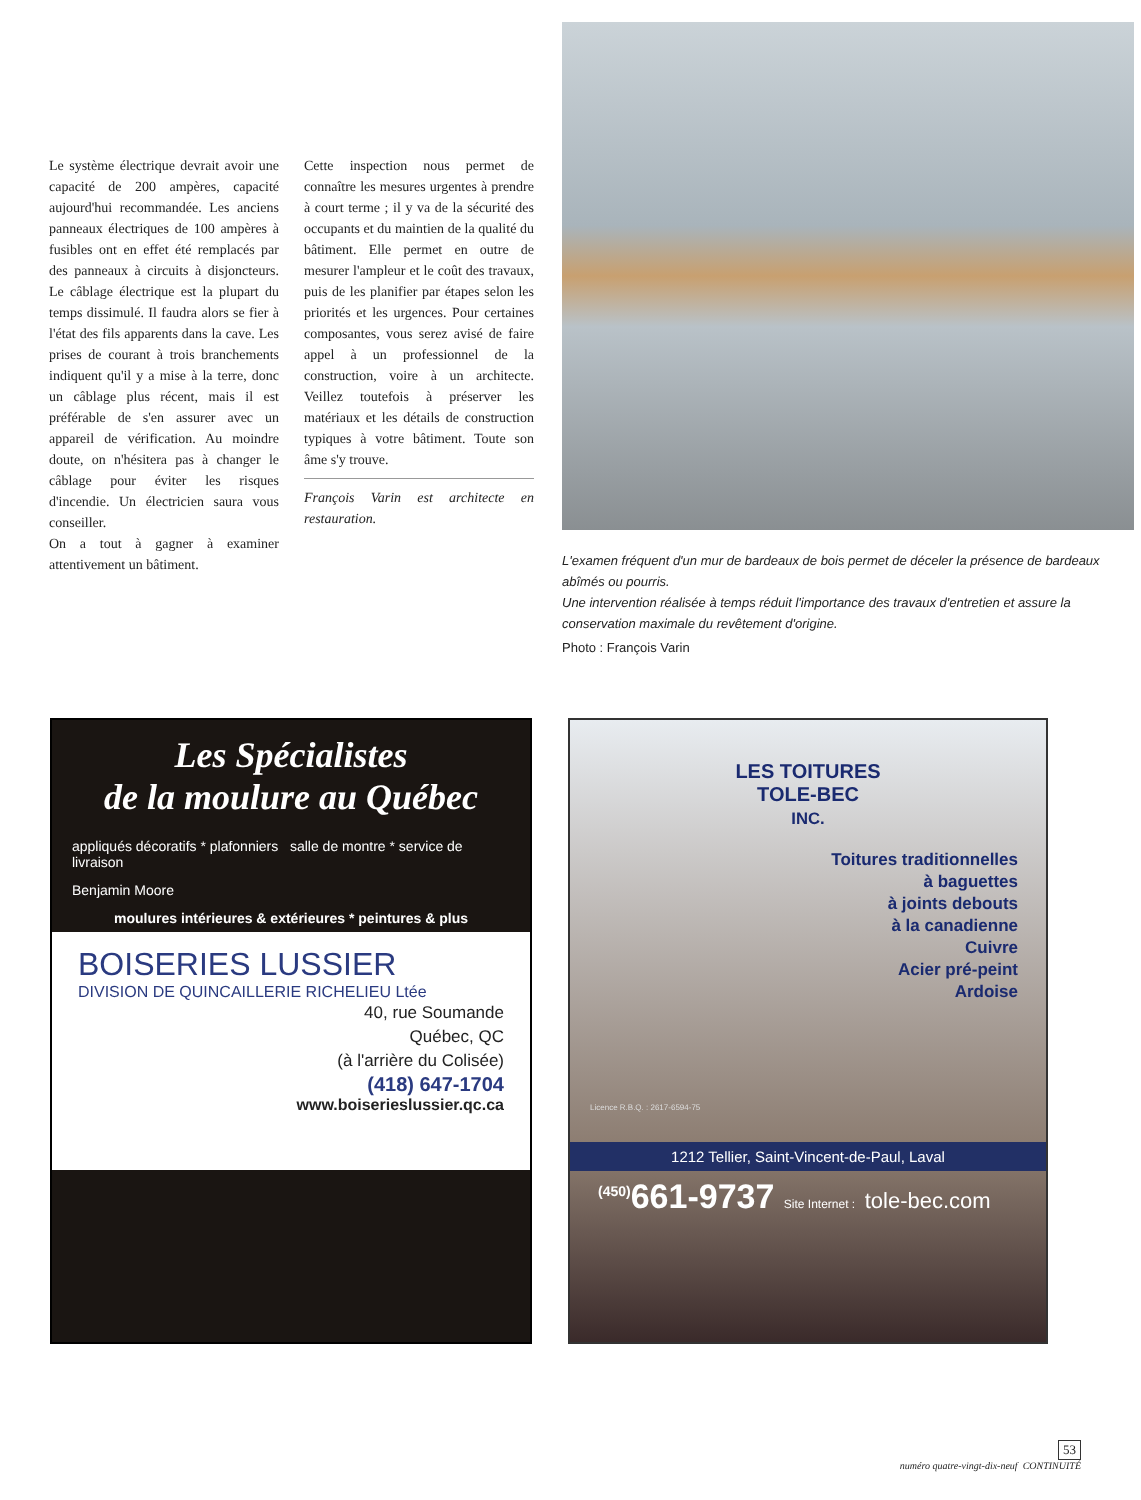Le système électrique devrait avoir une capacité de 200 ampères, capacité aujourd'hui recommandée. Les anciens panneaux électriques de 100 ampères à fusibles ont en effet été remplacés par des panneaux à circuits à disjoncteurs. Le câblage électrique est la plupart du temps dissimulé. Il faudra alors se fier à l'état des fils apparents dans la cave. Les prises de courant à trois branchements indiquent qu'il y a mise à la terre, donc un câblage plus récent, mais il est préférable de s'en assurer avec un appareil de vérification. Au moindre doute, on n'hésitera pas à changer le câblage pour éviter les risques d'incendie. Un électricien saura vous conseiller.
On a tout à gagner à examiner attentivement un bâtiment.
Cette inspection nous permet de connaître les mesures urgentes à prendre à court terme ; il y va de la sécurité des occupants et du maintien de la qualité du bâtiment. Elle permet en outre de mesurer l'ampleur et le coût des travaux, puis de les planifier par étapes selon les priorités et les urgences. Pour certaines composantes, vous serez avisé de faire appel à un professionnel de la construction, voire à un architecte. Veillez toutefois à préserver les matériaux et les détails de construction typiques à votre bâtiment. Toute son âme s'y trouve.
François Varin est architecte en restauration.
L'examen fréquent d'un mur de bardeaux de bois permet de déceler la présence de bardeaux abîmés ou pourris.
Une intervention réalisée à temps réduit l'importance des travaux d'entretien et assure la conservation maximale du revêtement d'origine.
Photo : François Varin
Les Spécialistes
de la moulure au Québec
appliqués décoratifs * plafonniers salle de montre * service de livraison
Benjamin Moore
moulures intérieures & extérieures * peintures & plus
BOISERIES LUSSIER
DIVISION DE QUINCAILLERIE RICHELIEU Ltée
40, rue Soumande
Québec, QC
(à l'arrière du Colisée)
(418) 647-1704
www.boiserieslussier.qc.ca
LES TOITURES
TOLE-BEC
INC.
Toitures traditionnelles
à baguettes
à joints debouts
à la canadienne
Cuivre
Acier pré-peint
Ardoise
Licence R.B.Q. : 2617-6594-75
1212 Tellier, Saint-Vincent-de-Paul, Laval
<sup>(450)</sup> 661-9737 Site Internet : tole-bec.com
53
numéro quatre-vingt-dix-neuf CONTINUITÉ